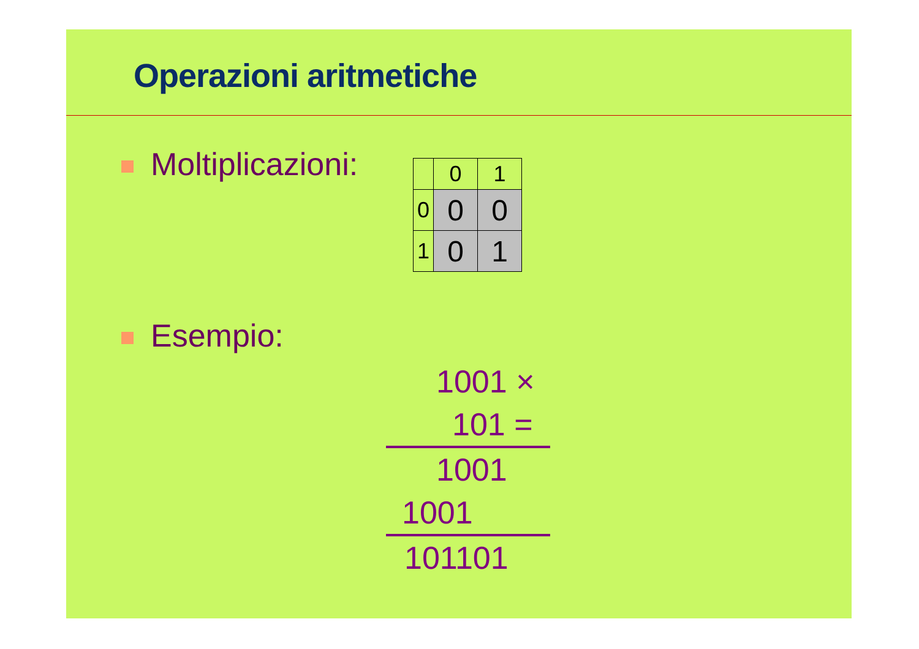Operazioni aritmetiche
Moltiplicazioni:
| | 0 | 1 |
| 0 | 0 | 0 |
| 1 | 0 | 1 |
Esempio:
1001 ×
101 =
1001
1001
101101